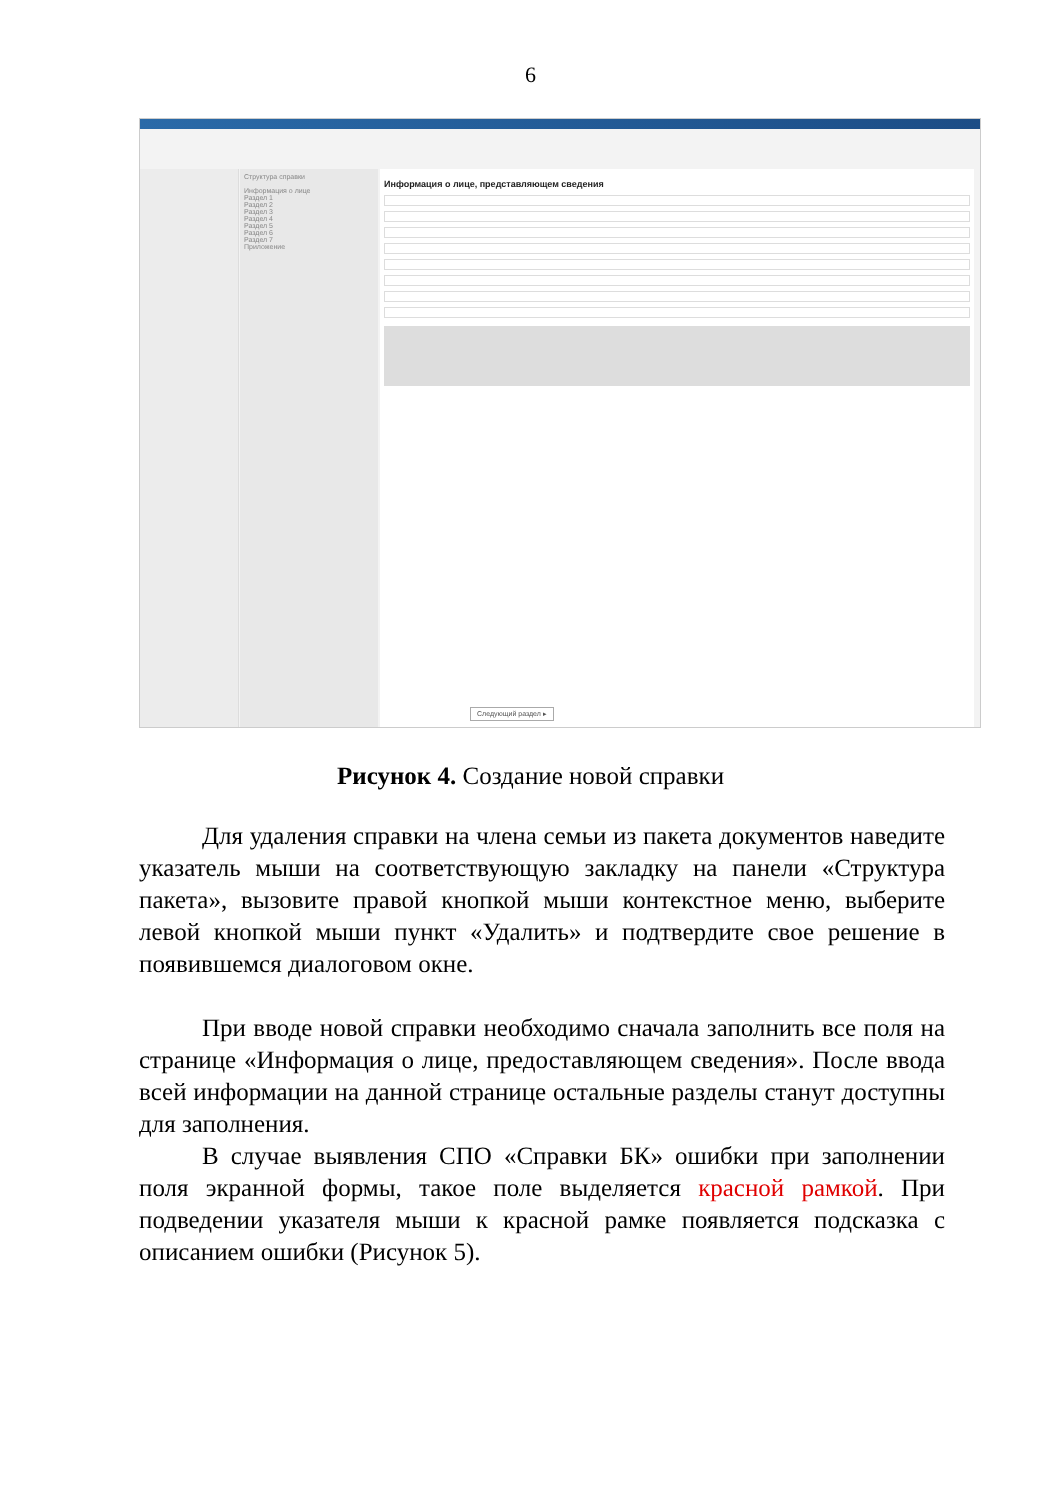6
Структура справки
Информация о лице
Раздел 1
Раздел 2
Раздел 3
Раздел 4
Раздел 5
Раздел 6
Раздел 7
Приложение
Информация о лице, представляющем сведения
Следующий раздел ▸
Рисунок 4. Создание новой справки
Для удаления справки на члена семьи из пакета документов наведите указатель мыши на соответствующую закладку на панели «Структура пакета», вызовите правой кнопкой мыши контекстное меню, выберите левой кнопкой мыши пункт «Удалить» и подтвердите свое решение в появившемся диалоговом окне.
При вводе новой справки необходимо сначала заполнить все поля на странице «Информация о лице, предоставляющем сведения». После ввода всей информации на данной странице остальные разделы станут доступны для заполнения.
В случае выявления СПО «Справки БК» ошибки при заполнении поля экранной формы, такое поле выделяется красной рамкой. При подведении указателя мыши к красной рамке появляется подсказка с описанием ошибки (Рисунок 5).